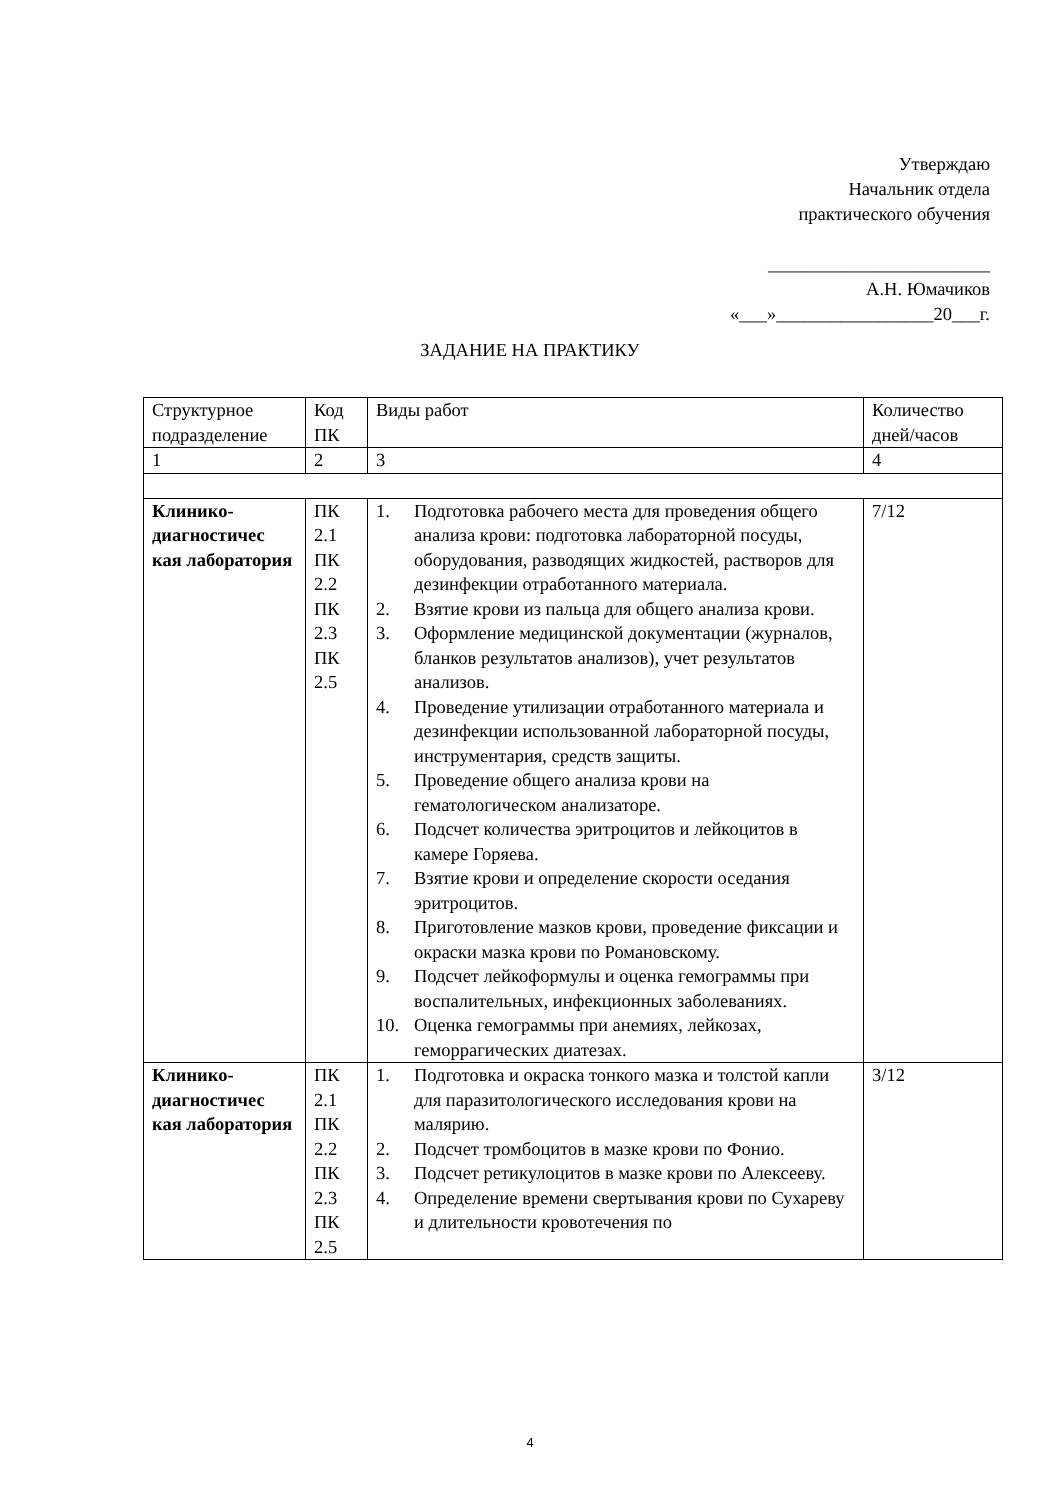Утверждаю
Начальник отдела
практического обучения
________________________
А.Н. Юмачиков
«___»_________________20___г.
ЗАДАНИЕ НА ПРАКТИКУ
| Структурное подразделение | Код ПК | Виды работ | Количество дней/часов |
| 1 | 2 | 3 | 4 |
| Клинико-диагностичес кая лаборатория | ПК 2.1 ПК 2.2 ПК 2.3 ПК 2.5 | 1. Подготовка рабочего места для проведения общего анализа крови: подготовка лабораторной посуды, оборудования, разводящих жидкостей, растворов для дезинфекции отработанного материала. 2. Взятие крови из пальца для общего анализа крови. 3. Оформление медицинской документации (журналов, бланков результатов анализов), учет результатов анализов. 4. Проведение утилизации отработанного материала и дезинфекции использованной лабораторной посуды, инструментария, средств защиты. 5. Проведение общего анализа крови на гематологическом анализаторе. 6. Подсчет количества эритроцитов и лейкоцитов в камере Горяева. 7. Взятие крови и определение скорости оседания эритроцитов. 8. Приготовление мазков крови, проведение фиксации и окраски мазка крови по Романовскому. 9. Подсчет лейкоформулы и оценка гемограммы при воспалительных, инфекционных заболеваниях. 10. Оценка гемограммы при анемиях, лейкозах, геморрагических диатезах. | 7/12 |
| Клинико-диагностичес кая лаборатория | ПК 2.1 ПК 2.2 ПК 2.3 ПК 2.5 | 1. Подготовка и окраска тонкого мазка и толстой капли для паразитологического исследования крови на малярию. 2. Подсчет тромбоцитов в мазке крови по Фонио. 3. Подсчет ретикулоцитов в мазке крови по Алексееву. 4. Определение времени свертывания крови по Сухареву и длительности кровотечения по | 3/12 |
4